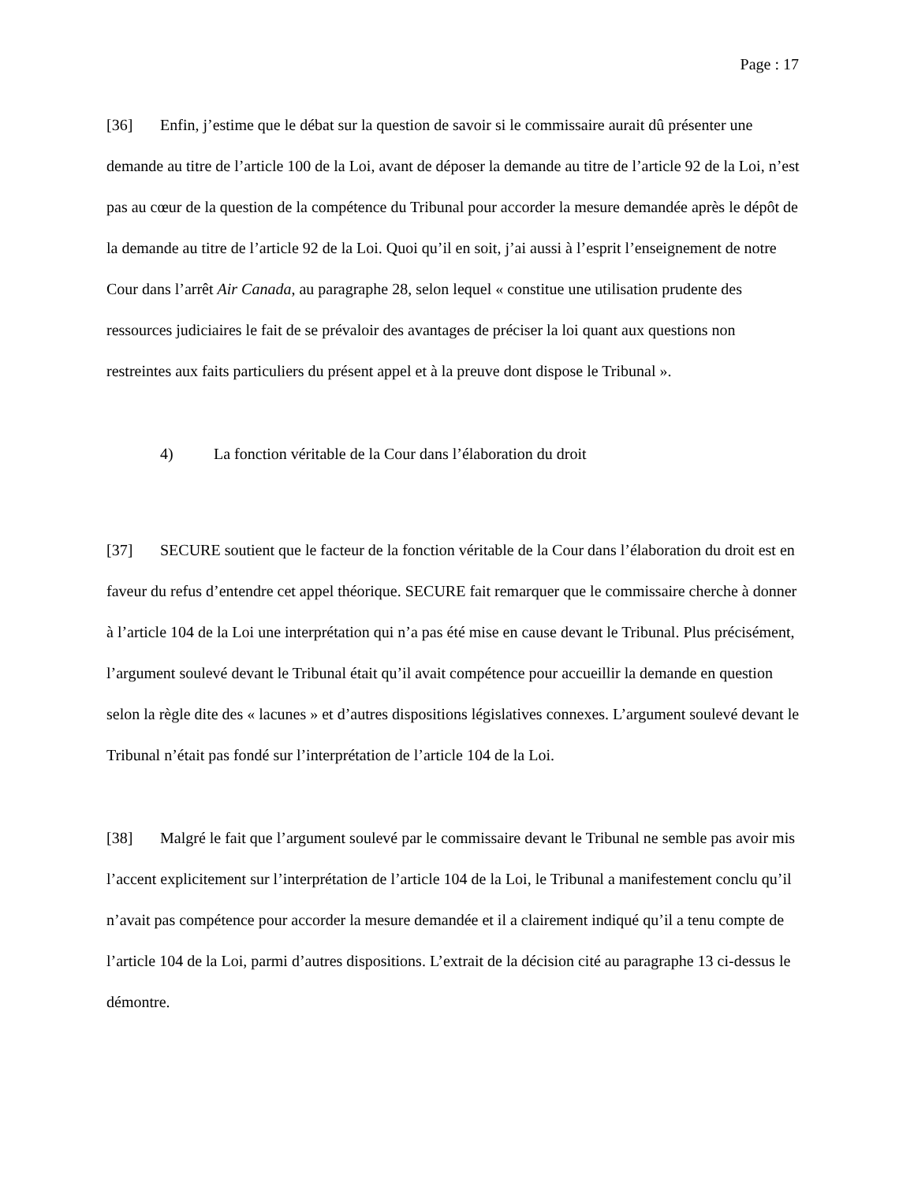Page : 17
[36] Enfin, j’estime que le débat sur la question de savoir si le commissaire aurait dû présenter une demande au titre de l’article 100 de la Loi, avant de déposer la demande au titre de l’article 92 de la Loi, n’est pas au cœur de la question de la compétence du Tribunal pour accorder la mesure demandée après le dépôt de la demande au titre de l’article 92 de la Loi. Quoi qu’il en soit, j’ai aussi à l’esprit l’enseignement de notre Cour dans l’arrêt Air Canada, au paragraphe 28, selon lequel « constitue une utilisation prudente des ressources judiciaires le fait de se prévaloir des avantages de préciser la loi quant aux questions non restreintes aux faits particuliers du présent appel et à la preuve dont dispose le Tribunal ».
4) La fonction véritable de la Cour dans l’élaboration du droit
[37] SECURE soutient que le facteur de la fonction véritable de la Cour dans l’élaboration du droit est en faveur du refus d’entendre cet appel théorique. SECURE fait remarquer que le commissaire cherche à donner à l’article 104 de la Loi une interprétation qui n’a pas été mise en cause devant le Tribunal. Plus précisément, l’argument soulevé devant le Tribunal était qu’il avait compétence pour accueillir la demande en question selon la règle dite des « lacunes » et d’autres dispositions législatives connexes. L’argument soulevé devant le Tribunal n’était pas fondé sur l’interprétation de l’article 104 de la Loi.
[38] Malgré le fait que l’argument soulevé par le commissaire devant le Tribunal ne semble pas avoir mis l’accent explicitement sur l’interprétation de l’article 104 de la Loi, le Tribunal a manifestement conclu qu’il n’avait pas compétence pour accorder la mesure demandée et il a clairement indiqué qu’il a tenu compte de l’article 104 de la Loi, parmi d’autres dispositions. L’extrait de la décision cité au paragraphe 13 ci-dessus le démontre.